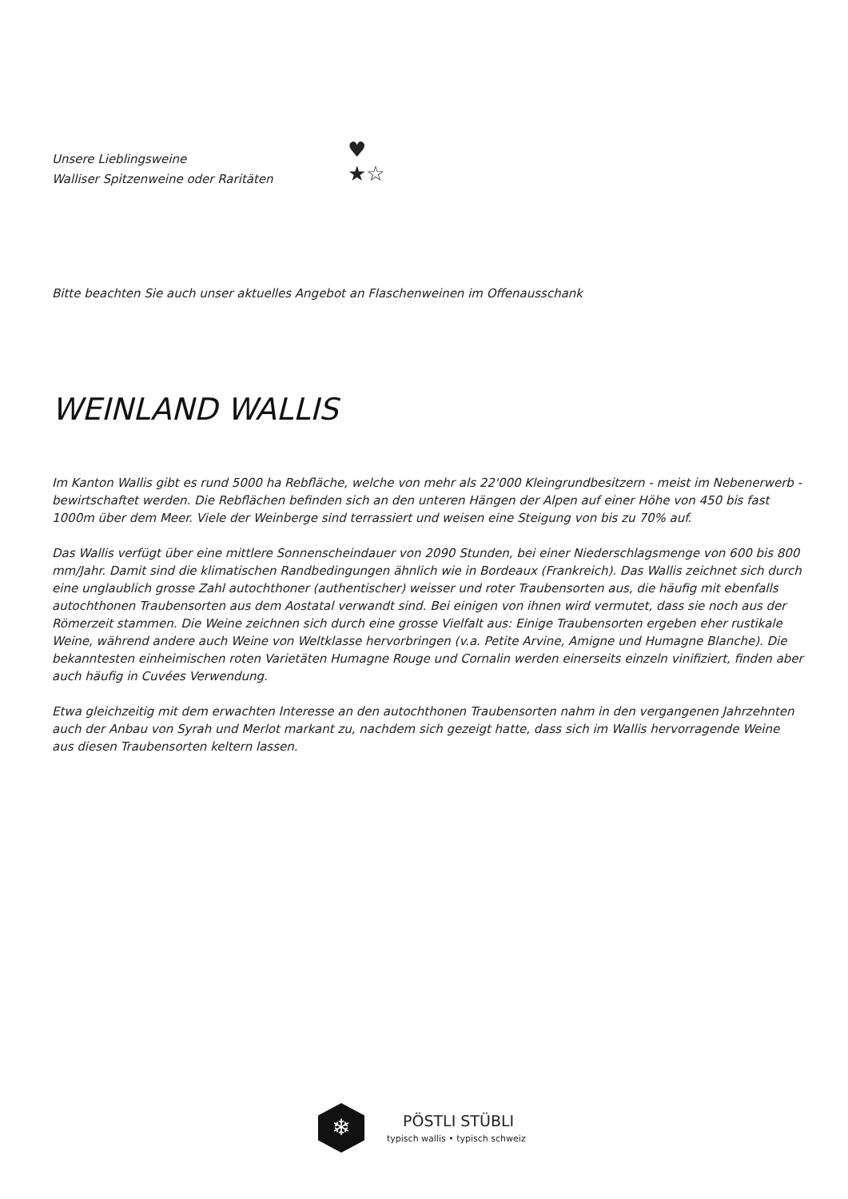Unsere Lieblingsweine
Walliser Spitzenweine oder Raritäten
♥
★☆
Bitte beachten Sie auch unser aktuelles Angebot an Flaschenweinen im Offenausschank
WEINLAND WALLIS
Im Kanton Wallis gibt es rund 5000 ha Rebfläche, welche von mehr als 22'000 Kleingrundbesitzern - meist im Nebenerwerb - bewirtschaftet werden. Die Rebflächen befinden sich an den unteren Hängen der Alpen auf einer Höhe von 450 bis fast 1000m über dem Meer. Viele der Weinberge sind terrassiert und weisen eine Steigung von bis zu 70% auf.
Das Wallis verfügt über eine mittlere Sonnenscheindauer von 2090 Stunden, bei einer Niederschlagsmenge von 600 bis 800 mm/Jahr. Damit sind die klimatischen Randbedingungen ähnlich wie in Bordeaux (Frankreich). Das Wallis zeichnet sich durch eine unglaublich grosse Zahl autochthoner (authentischer) weisser und roter Traubensorten aus, die häufig mit ebenfalls autochthonen Traubensorten aus dem Aostatal verwandt sind. Bei einigen von ihnen wird vermutet, dass sie noch aus der Römerzeit stammen. Die Weine zeichnen sich durch eine grosse Vielfalt aus: Einige Traubensorten ergeben eher rustikale Weine, während andere auch Weine von Weltklasse hervorbringen (v.a. Petite Arvine, Amigne und Humagne Blanche). Die bekanntesten einheimischen roten Varietäten Humagne Rouge und Cornalin werden einerseits einzeln vinifiziert, finden aber auch häufig in Cuvées Verwendung.
Etwa gleichzeitig mit dem erwachten Interesse an den autochthonen Traubensorten nahm in den vergangenen Jahrzehnten auch der Anbau von Syrah und Merlot markant zu, nachdem sich gezeigt hatte, dass sich im Wallis hervorragende Weine aus diesen Traubensorten keltern lassen.
❄
PÖSTLI STÜBLI
typisch wallis • typisch schweiz